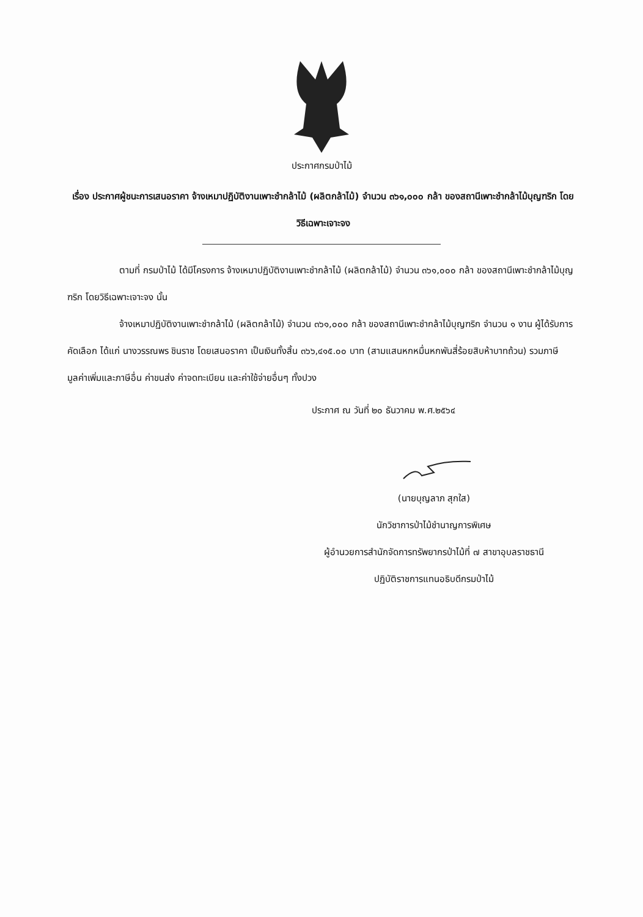ประกาศกรมป่าไม้
เรื่อง ประกาศผู้ชนะการเสนอราคา จ้างเหมาปฏิบัติงานเพาะชำกล้าไม้ (ผลิตกล้าไม้) จำนวน ๓๖๑,๐๐๐ กล้า ของสถานีเพาะชำกล้าไม้บุญฑริก โดยวิธีเฉพาะเจาะจง
ตามที่ กรมป่าไม้ ได้มีโครงการ จ้างเหมาปฏิบัติงานเพาะชำกล้าไม้ (ผลิตกล้าไม้) จำนวน ๓๖๑,๐๐๐ กล้า ของสถานีเพาะชำกล้าไม้บุญฑริก โดยวิธีเฉพาะเจาะจง นั้น
จ้างเหมาปฏิบัติงานเพาะชำกล้าไม้ (ผลิตกล้าไม้) จำนวน ๓๖๑,๐๐๐ กล้า ของสถานีเพาะชำกล้าไม้บุญฑริก จำนวน ๑ งาน ผู้ได้รับการคัดเลือก ได้แก่ นางวรรณพร ชินราช โดยเสนอราคา เป็นเงินทั้งสิ้น ๓๖๖,๔๑๕.๐๐ บาท (สามแสนหกหมื่นหกพันสี่ร้อยสิบห้าบาทถ้วน) รวมภาษีมูลค่าเพิ่มและภาษีอื่น ค่าขนส่ง ค่าจดทะเบียน และค่าใช้จ่ายอื่นๆ ทั้งปวง
ประกาศ ณ วันที่ ๒๐ ธันวาคม พ.ศ.๒๕๖๔
(นายบุญลาภ สุกใส)
นักวิชาการป่าไม้ชำนาญการพิเศษ
ผู้อำนวยการสำนักจัดการทรัพยากรป่าไม้ที่ ๗ สาขาอุบลราชธานี
ปฏิบัติราชการแทนอธิบดีกรมป่าไม้